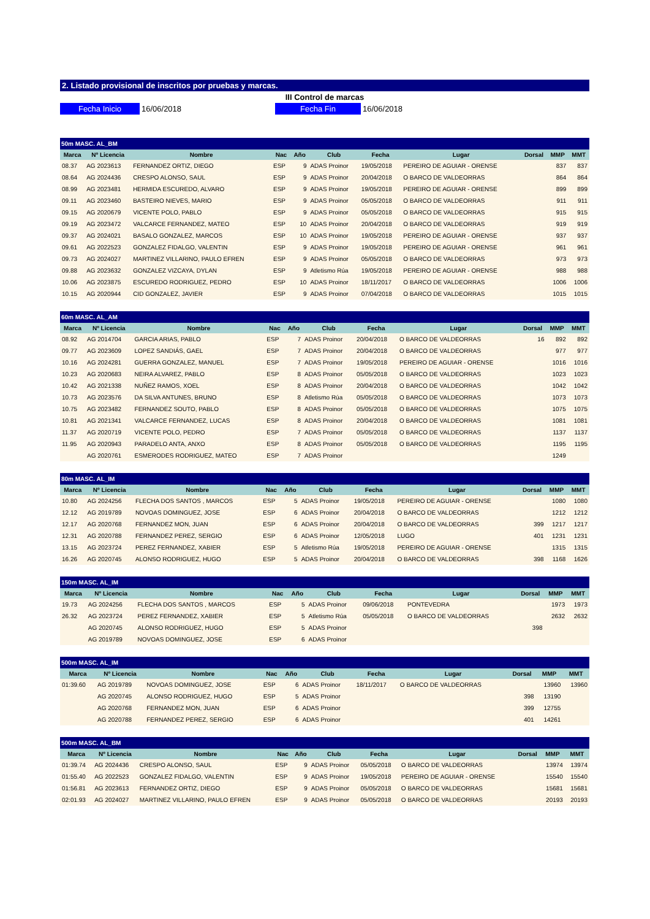2. Listado provisional de inscritos por pruebas y marcas.
III Control de marcas
Fecha Inicio 16/06/2018 Fecha Fin 16/06/2018
| 50m MASC. AL_BM | | | | | | | | | | |
| Marca | Nº Licencia | Nombre | Nac | Año | Club | Fecha | Lugar | Dorsal | MMP | MMT |
| 08.37 | AG 2023613 | FERNANDEZ ORTIZ, DIEGO | ESP | 9 | ADAS Proinor | 19/05/2018 | PEREIRO DE AGUIAR - ORENSE | | 837 | 837 |
| 08.64 | AG 2024436 | CRESPO ALONSO, SAUL | ESP | 9 | ADAS Proinor | 20/04/2018 | O BARCO DE VALDEORRAS | | 864 | 864 |
| 08.99 | AG 2023481 | HERMIDA ESCUREDO, ALVARO | ESP | 9 | ADAS Proinor | 19/05/2018 | PEREIRO DE AGUIAR - ORENSE | | 899 | 899 |
| 09.11 | AG 2023460 | BASTEIRO NIEVES, MARIO | ESP | 9 | ADAS Proinor | 05/05/2018 | O BARCO DE VALDEORRAS | | 911 | 911 |
| 09.15 | AG 2020679 | VICENTE POLO, PABLO | ESP | 9 | ADAS Proinor | 05/05/2018 | O BARCO DE VALDEORRAS | | 915 | 915 |
| 09.19 | AG 2023472 | VALCARCE FERNANDEZ, MATEO | ESP | 10 | ADAS Proinor | 20/04/2018 | O BARCO DE VALDEORRAS | | 919 | 919 |
| 09.37 | AG 2024021 | BASALO GONZALEZ, MARCOS | ESP | 10 | ADAS Proinor | 19/05/2018 | PEREIRO DE AGUIAR - ORENSE | | 937 | 937 |
| 09.61 | AG 2022523 | GONZALEZ FIDALGO, VALENTIN | ESP | 9 | ADAS Proinor | 19/05/2018 | PEREIRO DE AGUIAR - ORENSE | | 961 | 961 |
| 09.73 | AG 2024027 | MARTINEZ VILLARINO, PAULO EFREN | ESP | 9 | ADAS Proinor | 05/05/2018 | O BARCO DE VALDEORRAS | | 973 | 973 |
| 09.88 | AG 2023632 | GONZALEZ VIZCAYA, DYLAN | ESP | 9 | Atletismo Rúa | 19/05/2018 | PEREIRO DE AGUIAR - ORENSE | | 988 | 988 |
| 10.06 | AG 2023875 | ESCUREDO RODRIGUEZ, PEDRO | ESP | 10 | ADAS Proinor | 18/11/2017 | O BARCO DE VALDEORRAS | | 1006 | 1006 |
| 10.15 | AG 2020944 | CID GONZALEZ, JAVIER | ESP | 9 | ADAS Proinor | 07/04/2018 | O BARCO DE VALDEORRAS | | 1015 | 1015 |
| 60m MASC. AL_AM | | | | | | | | | | |
| Marca | Nº Licencia | Nombre | Nac | Año | Club | Fecha | Lugar | Dorsal | MMP | MMT |
| 08.92 | AG 2014704 | GARCIA ARIAS, PABLO | ESP | 7 | ADAS Proinor | 20/04/2018 | O BARCO DE VALDEORRAS | 16 | 892 | 892 |
| 09.77 | AG 2023609 | LOPEZ SANDIÁS, GAEL | ESP | 7 | ADAS Proinor | 20/04/2018 | O BARCO DE VALDEORRAS | | 977 | 977 |
| 10.16 | AG 2024281 | GUERRA GONZALEZ, MANUEL | ESP | 7 | ADAS Proinor | 19/05/2018 | PEREIRO DE AGUIAR - ORENSE | | 1016 | 1016 |
| 10.23 | AG 2020683 | NEIRA ALVAREZ, PABLO | ESP | 8 | ADAS Proinor | 05/05/2018 | O BARCO DE VALDEORRAS | | 1023 | 1023 |
| 10.42 | AG 2021338 | NUÑEZ RAMOS, XOEL | ESP | 8 | ADAS Proinor | 20/04/2018 | O BARCO DE VALDEORRAS | | 1042 | 1042 |
| 10.73 | AG 2023576 | DA SILVA ANTUNES, BRUNO | ESP | 8 | Atletismo Rúa | 05/05/2018 | O BARCO DE VALDEORRAS | | 1073 | 1073 |
| 10.75 | AG 2023482 | FERNANDEZ SOUTO, PABLO | ESP | 8 | ADAS Proinor | 05/05/2018 | O BARCO DE VALDEORRAS | | 1075 | 1075 |
| 10.81 | AG 2021341 | VALCARCE FERNANDEZ, LUCAS | ESP | 8 | ADAS Proinor | 20/04/2018 | O BARCO DE VALDEORRAS | | 1081 | 1081 |
| 11.37 | AG 2020719 | VICENTE POLO, PEDRO | ESP | 7 | ADAS Proinor | 05/05/2018 | O BARCO DE VALDEORRAS | | 1137 | 1137 |
| 11.95 | AG 2020943 | PARADELO ANTA, ANXO | ESP | 8 | ADAS Proinor | 05/05/2018 | O BARCO DE VALDEORRAS | | 1195 | 1195 |
| | AG 2020761 | ESMERODES RODRIGUEZ, MATEO | ESP | 7 | ADAS Proinor | | | | 1249 | |
| 80m MASC. AL_IM | | | | | | | | | | |
| Marca | Nº Licencia | Nombre | Nac | Año | Club | Fecha | Lugar | Dorsal | MMP | MMT |
| 10.80 | AG 2024256 | FLECHA DOS SANTOS , MARCOS | ESP | 5 | ADAS Proinor | 19/05/2018 | PEREIRO DE AGUIAR - ORENSE | | 1080 | 1080 |
| 12.12 | AG 2019789 | NOVOAS DOMINGUEZ, JOSE | ESP | 6 | ADAS Proinor | 20/04/2018 | O BARCO DE VALDEORRAS | | 1212 | 1212 |
| 12.17 | AG 2020768 | FERNANDEZ MON, JUAN | ESP | 6 | ADAS Proinor | 20/04/2018 | O BARCO DE VALDEORRAS | 399 | 1217 | 1217 |
| 12.31 | AG 2020788 | FERNANDEZ PEREZ, SERGIO | ESP | 6 | ADAS Proinor | 12/05/2018 | LUGO | 401 | 1231 | 1231 |
| 13.15 | AG 2023724 | PEREZ FERNANDEZ, XABIER | ESP | 5 | Atletismo Rúa | 19/05/2018 | PEREIRO DE AGUIAR - ORENSE | | 1315 | 1315 |
| 16.26 | AG 2020745 | ALONSO RODRIGUEZ, HUGO | ESP | 5 | ADAS Proinor | 20/04/2018 | O BARCO DE VALDEORRAS | 398 | 1168 | 1626 |
| 150m MASC. AL_IM | | | | | | | | | | |
| Marca | Nº Licencia | Nombre | Nac | Año | Club | Fecha | Lugar | Dorsal | MMP | MMT |
| 19.73 | AG 2024256 | FLECHA DOS SANTOS , MARCOS | ESP | 5 | ADAS Proinor | 09/06/2018 | PONTEVEDRA | | 1973 | 1973 |
| 26.32 | AG 2023724 | PEREZ FERNANDEZ, XABIER | ESP | 5 | Atletismo Rúa | 05/05/2018 | O BARCO DE VALDEORRAS | | 2632 | 2632 |
| | AG 2020745 | ALONSO RODRIGUEZ, HUGO | ESP | 5 | ADAS Proinor | | | 398 | | |
| | AG 2019789 | NOVOAS DOMINGUEZ, JOSE | ESP | 6 | ADAS Proinor | | | | | |
| 500m MASC. AL_IM | | | | | | | | | | |
| Marca | Nº Licencia | Nombre | Nac | Año | Club | Fecha | Lugar | Dorsal | MMP | MMT |
| 01:39.60 | AG 2019789 | NOVOAS DOMINGUEZ, JOSE | ESP | 6 | ADAS Proinor | 18/11/2017 | O BARCO DE VALDEORRAS | | 13960 | 13960 |
| | AG 2020745 | ALONSO RODRIGUEZ, HUGO | ESP | 5 | ADAS Proinor | | | 398 | 13190 | |
| | AG 2020768 | FERNANDEZ MON, JUAN | ESP | 6 | ADAS Proinor | | | 399 | 12755 | |
| | AG 2020788 | FERNANDEZ PEREZ, SERGIO | ESP | 6 | ADAS Proinor | | | 401 | 14261 | |
| 500m MASC. AL_BM | | | | | | | | | | |
| Marca | Nº Licencia | Nombre | Nac | Año | Club | Fecha | Lugar | Dorsal | MMP | MMT |
| 01:39.74 | AG 2024436 | CRESPO ALONSO, SAUL | ESP | 9 | ADAS Proinor | 05/05/2018 | O BARCO DE VALDEORRAS | | 13974 | 13974 |
| 01:55.40 | AG 2022523 | GONZALEZ FIDALGO, VALENTIN | ESP | 9 | ADAS Proinor | 19/05/2018 | PEREIRO DE AGUIAR - ORENSE | | 15540 | 15540 |
| 01:56.81 | AG 2023613 | FERNANDEZ ORTIZ, DIEGO | ESP | 9 | ADAS Proinor | 05/05/2018 | O BARCO DE VALDEORRAS | | 15681 | 15681 |
| 02:01.93 | AG 2024027 | MARTINEZ VILLARINO, PAULO EFREN | ESP | 9 | ADAS Proinor | 05/05/2018 | O BARCO DE VALDEORRAS | | 20193 | 20193 |